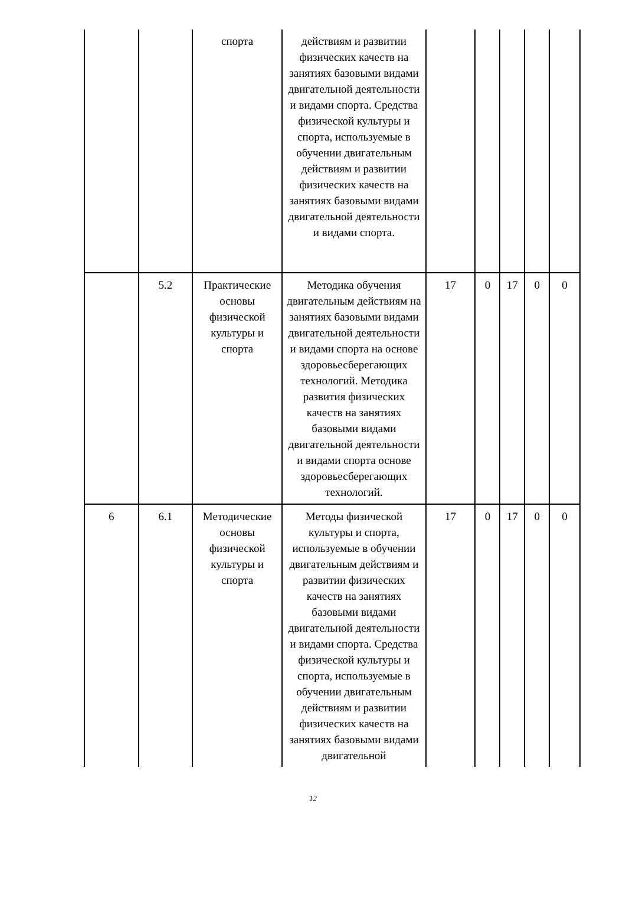| | | спорта | действиям и развитии физических качеств на занятиях базовыми видами двигательной деятельности и видами спорта. Средства физической культуры и спорта, используемые в обучении двигательным действиям и развитии физических качеств на занятиях базовыми видами двигательной деятельности и видами спорта. | | | | | |
| | 5.2 | Практические основы физической культуры и спорта | Методика обучения двигательным действиям на занятиях базовыми видами двигательной деятельности и видами спорта на основе здоровьесберегающих технологий. Методика развития физических качеств на занятиях базовыми видами двигательной деятельности и видами спорта основе здоровьесберегающих технологий. | 17 | 0 | 17 | 0 | 0 |
| 6 | 6.1 | Методические основы физической культуры и спорта | Методы физической культуры и спорта, используемые в обучении двигательным действиям и развитии физических качеств на занятиях базовыми видами двигательной деятельности и видами спорта. Средства физической культуры и спорта, используемые в обучении двигательным действиям и развитии физических качеств на занятиях базовыми видами двигательной | 17 | 0 | 17 | 0 | 0 |
12